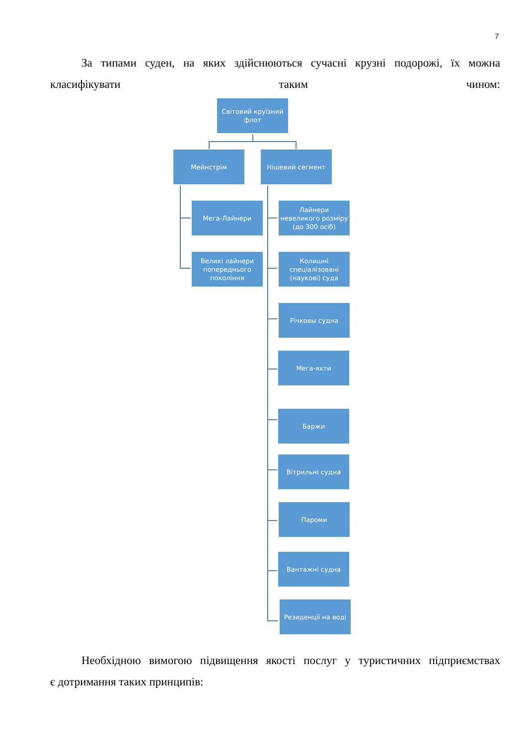7
За типами суден, на яких здійснюються сучасні крузні подорожі, їх можна класифікувати таким чином:
Світовий круїзний флот
Мейнстрім Нішевий сегмент
Мега-Лайнери
Великі лайнери попереднього покоління
Лайнери невеликого розміру (до 300 осіб)
Колишні спеціалізовані (наукові) суда
Річковы судна
Мега-яхти
Баржи
Вітрильні судна
Пароми
Вантажні судна
Резиденції на воді
Необхідною вимогою підвищення якості послуг у туристичних підприємствах
є дотримання таких принципів: